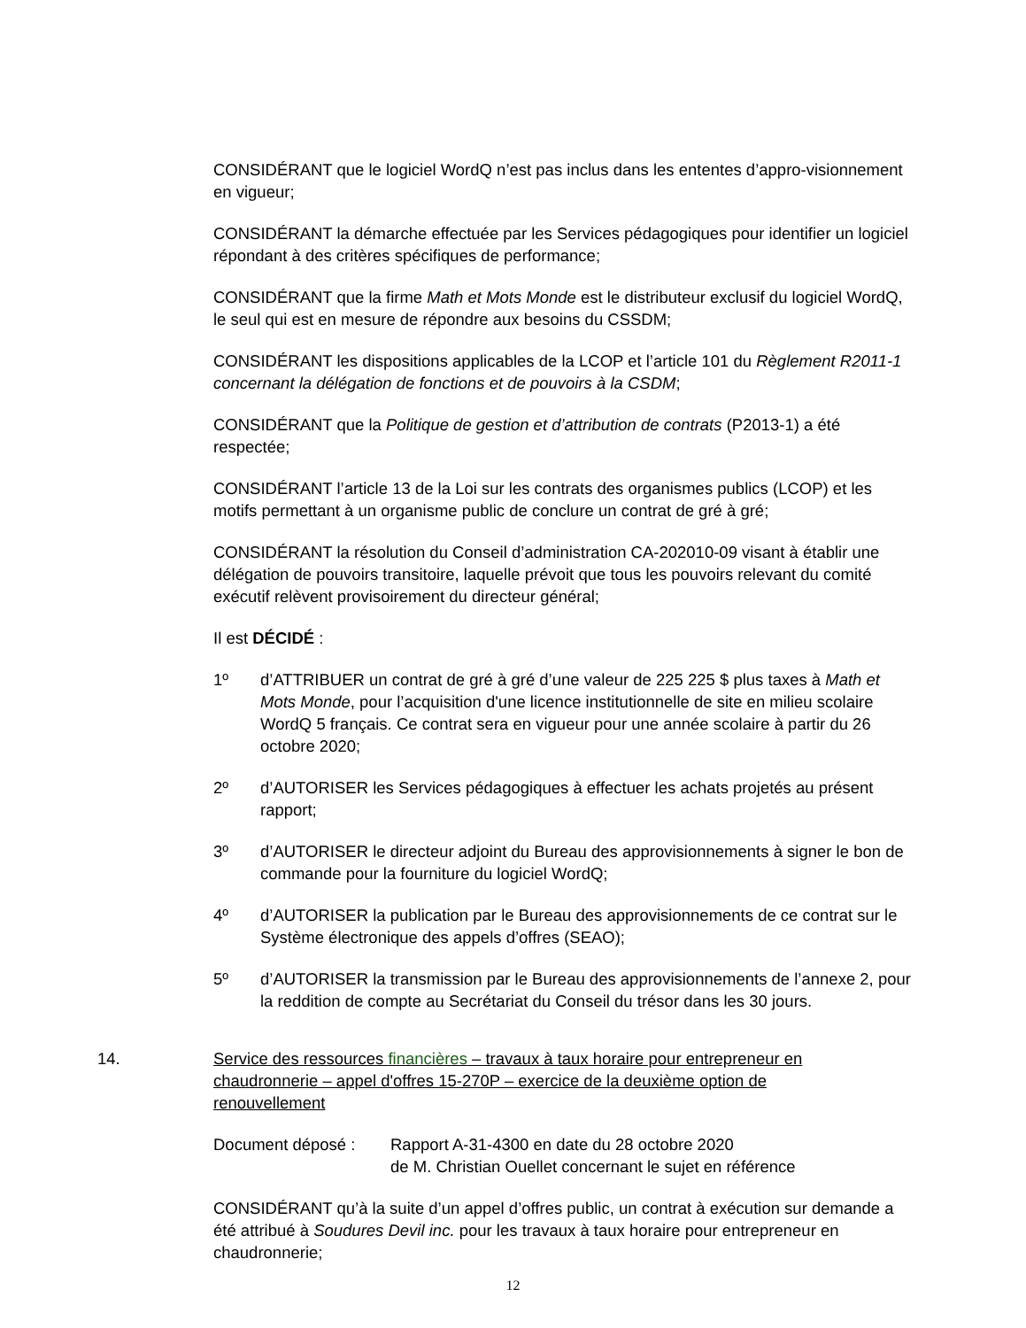CONSIDÉRANT que le logiciel WordQ n’est pas inclus dans les ententes d’appro-visionnement en vigueur;
CONSIDÉRANT la démarche effectuée par les Services pédagogiques pour identifier un logiciel répondant à des critères spécifiques de performance;
CONSIDÉRANT que la firme Math et Mots Monde est le distributeur exclusif du logiciel WordQ, le seul qui est en mesure de répondre aux besoins du CSSDM;
CONSIDÉRANT les dispositions applicables de la LCOP et l’article 101 du Règlement R2011-1 concernant la délégation de fonctions et de pouvoirs à la CSDM;
CONSIDÉRANT que la Politique de gestion et d’attribution de contrats (P2013-1) a été respectée;
CONSIDÉRANT l’article 13 de la Loi sur les contrats des organismes publics (LCOP) et les motifs permettant à un organisme public de conclure un contrat de gré à gré;
CONSIDÉRANT la résolution du Conseil d’administration CA-202010-09 visant à établir une délégation de pouvoirs transitoire, laquelle prévoit que tous les pouvoirs relevant du comité exécutif relèvent provisoirement du directeur général;
Il est DÉCIDÉ :
1º d’ATTRIBUER un contrat de gré à gré d’une valeur de 225 225 $ plus taxes à Math et Mots Monde, pour l’acquisition d'une licence institutionnelle de site en milieu scolaire WordQ 5 français. Ce contrat sera en vigueur pour une année scolaire à partir du 26 octobre 2020;
2º d’AUTORISER les Services pédagogiques à effectuer les achats projetés au présent rapport;
3º d’AUTORISER le directeur adjoint du Bureau des approvisionnements à signer le bon de commande pour la fourniture du logiciel WordQ;
4º d’AUTORISER la publication par le Bureau des approvisionnements de ce contrat sur le Système électronique des appels d’offres (SEAO);
5º d’AUTORISER la transmission par le Bureau des approvisionnements de l’annexe 2, pour la reddition de compte au Secrétariat du Conseil du trésor dans les 30 jours.
14. Service des ressources financières – travaux à taux horaire pour entrepreneur en chaudronnerie – appel d'offres 15-270P – exercice de la deuxième option de renouvellement
Document déposé : Rapport A-31-4300 en date du 28 octobre 2020
de M. Christian Ouellet concernant le sujet en référence
CONSIDÉRANT qu’à la suite d’un appel d’offres public, un contrat à exécution sur demande a été attribué à Soudures Devil inc. pour les travaux à taux horaire pour entrepreneur en chaudronnerie;
12